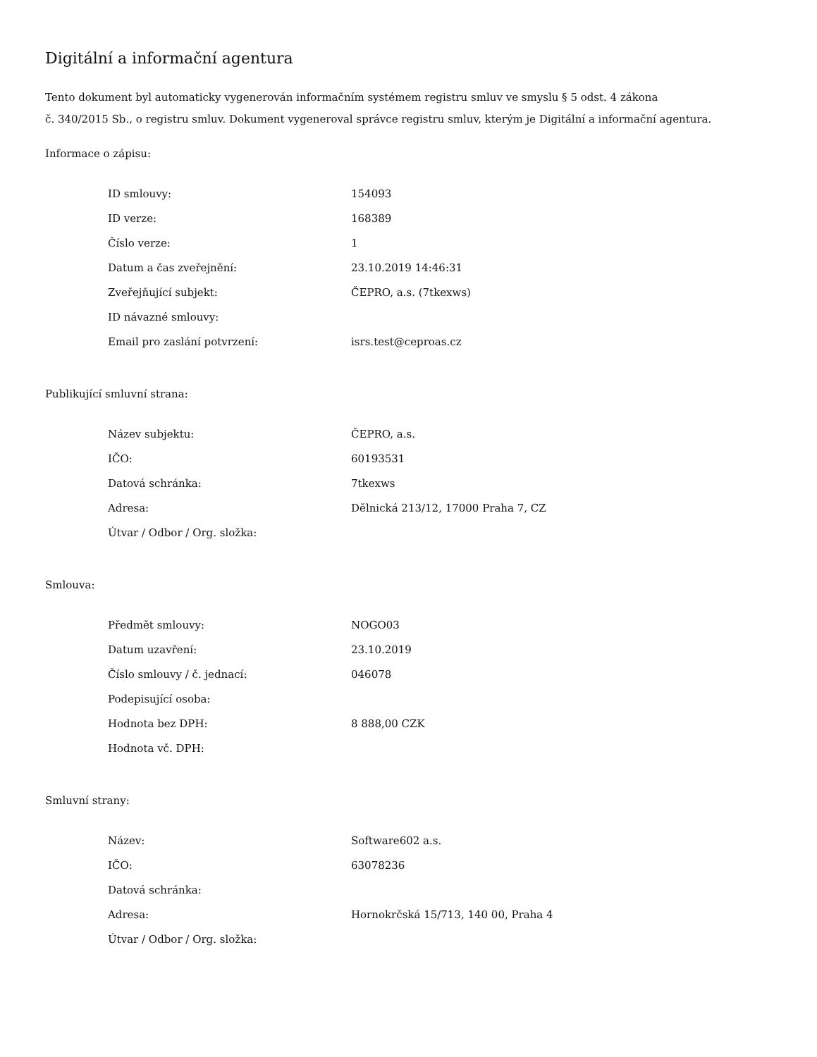Digitální a informační agentura
Tento dokument byl automaticky vygenerován informačním systémem registru smluv ve smyslu § 5 odst. 4 zákona
č. 340/2015 Sb., o registru smluv. Dokument vygeneroval správce registru smluv, kterým je Digitální a informační agentura.
Informace o zápisu:
| ID smlouvy: | 154093 |
| ID verze: | 168389 |
| Číslo verze: | 1 |
| Datum a čas zveřejnění: | 23.10.2019 14:46:31 |
| Zveřejňující subjekt: | ČEPRO, a.s. (7tkexws) |
| ID návazné smlouvy: | |
| Email pro zaslání potvrzení: | isrs.test@ceproas.cz |
Publikující smluvní strana:
| Název subjektu: | ČEPRO, a.s. |
| IČO: | 60193531 |
| Datová schránka: | 7tkexws |
| Adresa: | Dělnická 213/12, 17000 Praha 7, CZ |
| Útvar / Odbor / Org. složka: | |
Smlouva:
| Předmět smlouvy: | NOGO03 |
| Datum uzavření: | 23.10.2019 |
| Číslo smlouvy / č. jednací: | 046078 |
| Podepisující osoba: | |
| Hodnota bez DPH: | 8 888,00 CZK |
| Hodnota vč. DPH: | |
Smluvní strany:
| Název: | Software602 a.s. |
| IČO: | 63078236 |
| Datová schránka: | |
| Adresa: | Hornokrčská 15/713, 140 00, Praha 4 |
| Útvar / Odbor / Org. složka: | |